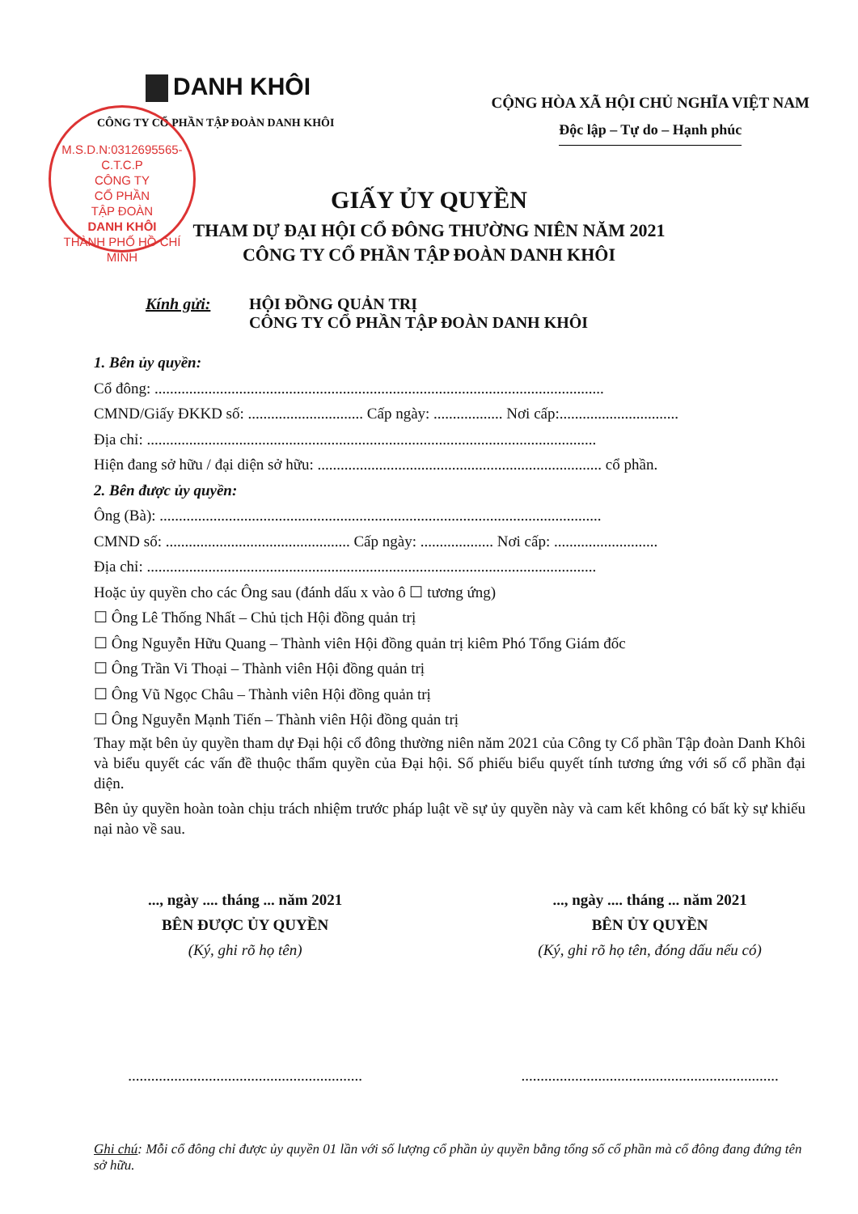DANH KHÔI
CÔNG TY CỔ PHẦN TẬP ĐOÀN DANH KHÔI
CỘNG HÒA XÃ HỘI CHỦ NGHĨA VIỆT NAM
Độc lập – Tự do – Hạnh phúc
M.S.D.N:0312695565-C.T.C.P
CÔNG TY
CỔ PHẦN
TẬP ĐOÀN
DANH KHÔI
THÀNH PHỐ HỒ CHÍ MINH
GIẤY ỦY QUYỀN
THAM DỰ ĐẠI HỘI CỔ ĐÔNG THƯỜNG NIÊN NĂM 2021
CÔNG TY CỔ PHẦN TẬP ĐOÀN DANH KHÔI
Kính gửi: HỘI ĐỒNG QUẢN TRỊ
CÔNG TY CỔ PHẦN TẬP ĐOÀN DANH KHÔI
1. Bên ủy quyền:
Cổ đông: .....................................................................................................................
CMND/Giấy ĐKKD số: .............................. Cấp ngày: .................. Nơi cấp:...............................
Địa chỉ: .....................................................................................................................
Hiện đang sở hữu / đại diện sở hữu: .......................................................................... cổ phần.
2. Bên được ủy quyền:
Ông (Bà): ...................................................................................................................
CMND số: ................................................ Cấp ngày: ................... Nơi cấp: ...........................
Địa chỉ: .....................................................................................................................
Hoặc ủy quyền cho các Ông sau (đánh dấu x vào ô ☐ tương ứng)
☐ Ông Lê Thống Nhất – Chủ tịch Hội đồng quản trị
☐ Ông Nguyễn Hữu Quang – Thành viên Hội đồng quản trị kiêm Phó Tổng Giám đốc
☐ Ông Trần Vi Thoại – Thành viên Hội đồng quản trị
☐ Ông Vũ Ngọc Châu – Thành viên Hội đồng quản trị
☐ Ông Nguyễn Mạnh Tiến – Thành viên Hội đồng quản trị
Thay mặt bên ủy quyền tham dự Đại hội cổ đông thường niên năm 2021 của Công ty Cổ phần Tập đoàn Danh Khôi và biểu quyết các vấn đề thuộc thẩm quyền của Đại hội. Số phiếu biểu quyết tính tương ứng với số cổ phần đại diện.
Bên ủy quyền hoàn toàn chịu trách nhiệm trước pháp luật về sự ủy quyền này và cam kết không có bất kỳ sự khiếu nại nào về sau.
..., ngày .... tháng ... năm 2021
BÊN ĐƯỢC ỦY QUYỀN
(Ký, ghi rõ họ tên)
.............................................................
..., ngày .... tháng ... năm 2021
BÊN ỦY QUYỀN
(Ký, ghi rõ họ tên, đóng dấu nếu có)
...................................................................
Ghi chú: Mỗi cổ đông chỉ được ủy quyền 01 lần với số lượng cổ phần ủy quyền bằng tổng số cổ phần mà cổ đông đang đứng tên sở hữu.